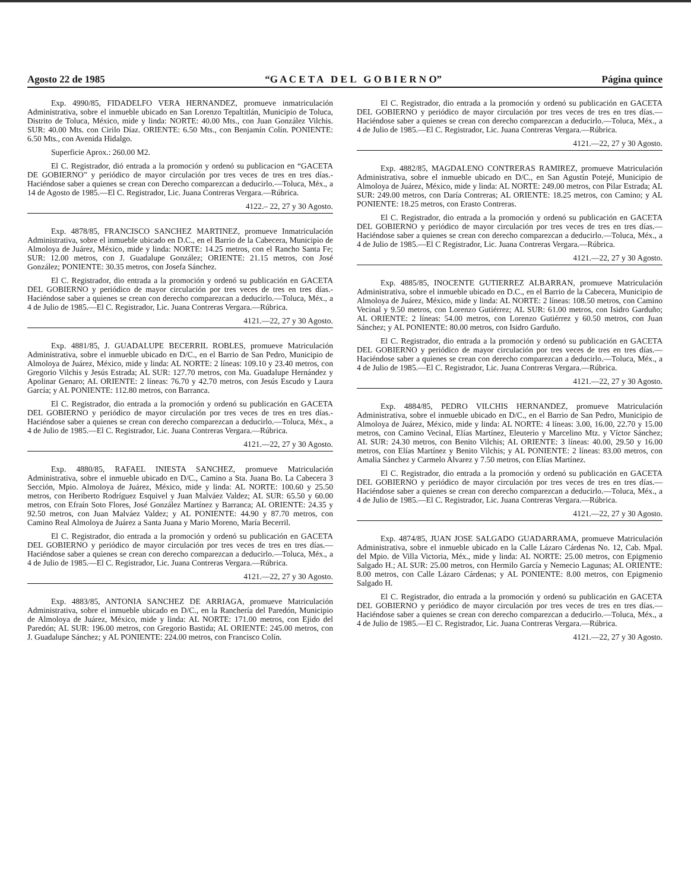Agosto 22 de 1985 “G A C E T A D E L G O B I E R N O” Página quince
Exp. 4990/85, FIDADELFO VERA HERNANDEZ, promueve inmatriculación Administrativa, sobre el inmueble ubicado en San Lorenzo Tepaltitlán, Municipio de Toluca, Distrito de Toluca, México, mide y linda: NORTE: 40.00 Mts., con Juan González Vilchis. SUR: 40.00 Mts. con Cirilo Díaz. ORIENTE: 6.50 Mts., con Benjamín Colín. PONIENTE: 6.50 Mts., con Avenida Hidalgo.
Superficie Aprox.: 260.00 M2.
El C. Registrador, dió entrada a la promoción y ordenó su publicacion en “GACETA DE GOBIERNO” y periódico de mayor circulación por tres veces de tres en tres días.- Haciéndose saber a quienes se crean con Derecho comparezcan a deducirlo.—Toluca, Méx., a 14 de Agosto de 1985.—El C. Registrador, Lic. Juana Contreras Vergara.—Rúbrica.
4122.– 22, 27 y 30 Agosto.
Exp. 4878/85, FRANCISCO SANCHEZ MARTINEZ, promueve Inmatriculación Administrativa, sobre el inmueble ubicado en D.C., en el Barrio de la Cabecera, Municipio de Almoloya de Juárez, México, mide y linda: NORTE: 14.25 metros, con el Rancho Santa Fe; SUR: 12.00 metros, con J. Guadalupe González; ORIENTE: 21.15 metros, con José González; PONIENTE: 30.35 metros, con Josefa Sánchez.
El C. Registrador, dio entrada a la promoción y ordenó su publicación en GACETA DEL GOBIERNO y periódico de mayor circulación por tres veces de tres en tres días.- Haciéndose saber a quienes se crean con derecho comparezcan a deducirlo.—Toluca, Méx., a 4 de Julio de 1985.—El C. Registrador, Lic. Juana Contreras Vergara.—Rúbrica.
4121.—22, 27 y 30 Agosto.
Exp. 4881/85, J. GUADALUPE BECERRIL ROBLES, promueve Matriculación Administrativa, sobre el inmueble ubicado en D/C., en el Barrio de San Pedro, Municipio de Almoloya de Juárez, México, mide y linda: AL NORTE: 2 líneas: 109.10 y 23.40 metros, con Gregorio Vilchis y Jesús Estrada; AL SUR: 127.70 metros, con Ma. Guadalupe Hernández y Apolinar Genaro; AL ORIENTE: 2 líneas: 76.70 y 42.70 metros, con Jesús Escudo y Laura García; y AL PONIENTE: 112.80 metros, con Barranca.
El C. Registrador, dio entrada a la promoción y ordenó su publicación en GACETA DEL GOBIERNO y periódico de mayor circulación por tres veces de tres en tres días.- Haciéndose saber a quienes se crean con derecho comparezcan a deducirlo.—Toluca, Méx., a 4 de Julio de 1985.—El C. Registrador, Lic. Juana Contreras Vergara.—Rúbrica.
4121.—22, 27 y 30 Agosto.
Exp. 4880/85, RAFAEL INIESTA SANCHEZ, promueve Matriculación Administrativa, sobre el inmueble ubicado en D/C., Camino a Sta. Juana Bo. La Cabecera 3 Sección, Mpio. Almoloya de Juárez, México, mide y linda: AL NORTE: 100.60 y 25.50 metros, con Heriberto Rodríguez Esquivel y Juan Malváez Valdez; AL SUR: 65.50 y 60.00 metros, con Efraín Soto Flores, José González Martínez y Barranca; AL ORIENTE: 24.35 y 92.50 metros, con Juan Malváez Valdez; y AL PONIENTE: 44.90 y 87.70 metros, con Camino Real Almoloya de Juárez a Santa Juana y Mario Moreno, María Becerril.
El C. Registrador, dio entrada a la promoción y ordenó su publicación en GACETA DEL GOBIERNO y periódico de mayor circulación por tres veces de tres en tres días.—Haciéndose saber a quienes se crean con derecho comparezcan a deducirlo.—Toluca, Méx., a 4 de Julio de 1985.—El C. Registrador, Lic. Juana Contreras Vergara.—Rúbrica.
4121.—22, 27 y 30 Agosto.
Exp. 4883/85, ANTONIA SANCHEZ DE ARRIAGA, promueve Matriculación Administrativa, sobre el inmueble ubicado en D/C., en la Ranchería del Paredón, Municipio de Almoloya de Juárez, México, mide y linda: AL NORTE: 171.00 metros, con Ejido del Paredón; AL SUR: 196.00 metros, con Gregorio Bastida; AL ORIENTE: 245.00 metros, con J. Guadalupe Sánchez; y AL PONIENTE: 224.00 metros, con Francisco Colín.
El C. Registrador, dio entrada a la promoción y ordenó su publicación en GACETA DEL GOBIERNO y periódico de mayor circulación por tres veces de tres en tres días.—Haciéndose saber a quienes se crean con derecho comparezcan a deducirlo.—Toluca, Méx., a 4 de Julio de 1985.—El C. Registrador, Lic. Juana Contreras Vergara.—Rúbrica.
4121.—22, 27 y 30 Agosto.
Exp. 4882/85, MAGDALENO CONTRERAS RAMIREZ, promueve Matriculación Administrativa, sobre el inmueble ubicado en D/C., en San Agustín Potejé, Municipio de Almoloya de Juárez, México, mide y linda: AL NORTE: 249.00 metros, con Pilar Estrada; AL SUR: 249.00 metros, con Daría Contreras; AL ORIENTE: 18.25 metros, con Camino; y AL PONIENTE: 18.25 metros, con Erasto Contreras.
El C. Registrador, dio entrada a la promoción y ordenó su publicación en GACETA DEL GOBIERNO y periódico de mayor circulación por tres veces de tres en tres días.—Haciéndose saber a quienes se crean con derecho comparezcan a deducirlo.—Toluca, Méx., a 4 de Julio de 1985.—El C Registrador, Lic. Juana Contreras Vergara.—Rúbrica.
4121.—22, 27 y 30 Agosto.
Exp. 4885/85, INOCENTE GUTIERREZ ALBARRAN, promueve Matriculación Administrativa, sobre el inmueble ubicado en D.C., en el Barrio de la Cabecera, Municipio de Almoloya de Juárez, México, mide y linda: AL NORTE: 2 líneas: 108.50 metros, con Camino Vecinal y 9.50 metros, con Lorenzo Gutiérrez; AL SUR: 61.00 metros, con Isidro Garduño; AL ORIENTE: 2 líneas: 54.00 metros, con Lorenzo Gutiérrez y 60.50 metros, con Juan Sánchez; y AL PONIENTE: 80.00 metros, con Isidro Garduño.
El C. Registrador, dio entrada a la promoción y ordenó su publicación en GACETA DEL GOBIERNO y periódico de mayor circulación por tres veces de tres en tres días.—Haciéndose saber a quienes se crean con derecho comparezcan a deducirlo.—Toluca, Méx., a 4 de Julio de 1985.—El C. Registrador, Lic. Juana Contreras Vergara.—Rúbrica.
4121.—22, 27 y 30 Agosto.
Exp. 4884/85, PEDRO VILCHIS HERNANDEZ, promueve Matriculación Administrativa, sobre el inmueble ubicado en D/C., en el Barrio de San Pedro, Municipio de Almoloya de Juárez, México, mide y linda: AL NORTE: 4 líneas: 3.00, 16.00, 22.70 y 15.00 metros, con Camino Vecinal, Elías Martínez, Eleuterio y Marcelino Mtz. y Víctor Sánchez; AL SUR: 24.30 metros, con Benito Vilchis; AL ORIENTE: 3 líneas: 40.00, 29.50 y 16.00 metros, con Elías Martínez y Benito Vilchis; y AL PONIENTE: 2 líneas: 83.00 metros, con Amalia Sánchez y Carmelo Alvarez y 7.50 metros, con Elías Martínez.
El C. Registrador, dio entrada a la promoción y ordenó su publicación en GACETA DEL GOBIERNO y periódico de mayor circulación por tres veces de tres en tres días.—Haciéndose saber a quienes se crean con derecho comparezcan a deducirlo.—Toluca, Méx., a 4 de Julio de 1985.—El C. Registrador, Lic. Juana Contreras Vergara.—Rúbrica.
4121.—22, 27 y 30 Agosto.
Exp. 4874/85, JUAN JOSE SALGADO GUADARRAMA, promueve Matriculación Administrativa, sobre el inmueble ubicado en la Calle Lázaro Cárdenas No. 12, Cab. Mpal. del Mpio. de Villa Victoria, Méx., mide y linda: AL NORTE: 25.00 metros, con Epigmenio Salgado H.; AL SUR: 25.00 metros, con Hermilo García y Nemecio Lagunas; AL ORIENTE: 8.00 metros, con Calle Lázaro Cárdenas; y AL PONIENTE: 8.00 metros, con Epigmenio Salgado H.
El C. Registrador, dio entrada a la promoción y ordenó su publicación en GACETA DEL GOBIERNO y periódico de mayor circulación por tres veces de tres en tres días.—Haciéndose saber a quienes se crean con derecho comparezcan a deducirlo.—Toluca, Méx., a 4 de Julio de 1985.—El C. Registrador, Lic. Juana Contreras Vergara.—Rúbrica.
4121.—22, 27 y 30 Agosto.